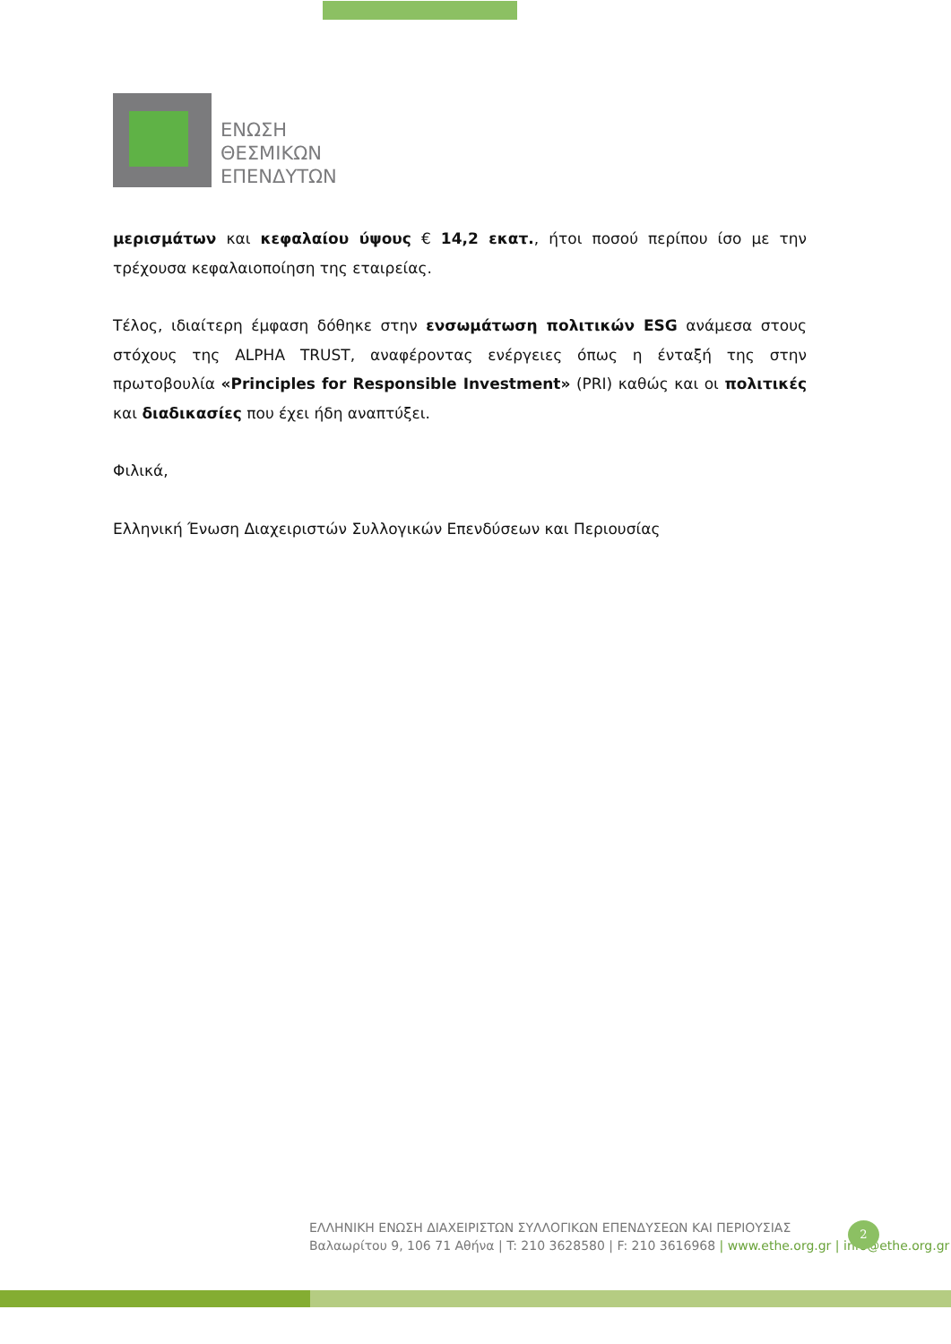ΕΝΩΣΗ
ΘΕΣΜΙΚΩΝ
ΕΠΕΝΔΥΤΩΝ
μερισμάτων και κεφαλαίου ύψους € 14,2 εκατ., ήτοι ποσού περίπου ίσο με την τρέχουσα κεφαλαιοποίηση της εταιρείας.
Τέλος, ιδιαίτερη έμφαση δόθηκε στην ενσωμάτωση πολιτικών ESG ανάμεσα στους στόχους της ALPHA TRUST, αναφέροντας ενέργειες όπως η ένταξή της στην πρωτοβουλία «Principles for Responsible Investment» (PRI) καθώς και οι πολιτικές και διαδικασίες που έχει ήδη αναπτύξει.
Φιλικά,
Ελληνική Ένωση Διαχειριστών Συλλογικών Επενδύσεων και Περιουσίας
ΕΛΛΗΝΙΚΗ ΕΝΩΣΗ ΔΙΑΧΕΙΡΙΣΤΩΝ ΣΥΛΛΟΓΙΚΩΝ ΕΠΕΝΔΥΣΕΩΝ ΚΑΙ ΠΕΡΙΟΥΣΙΑΣ
Βαλαωρίτου 9, 106 71 Αθήνα | T: 210 3628580 | F: 210 3616968 | www.ethe.org.gr | info@ethe.org.gr
2